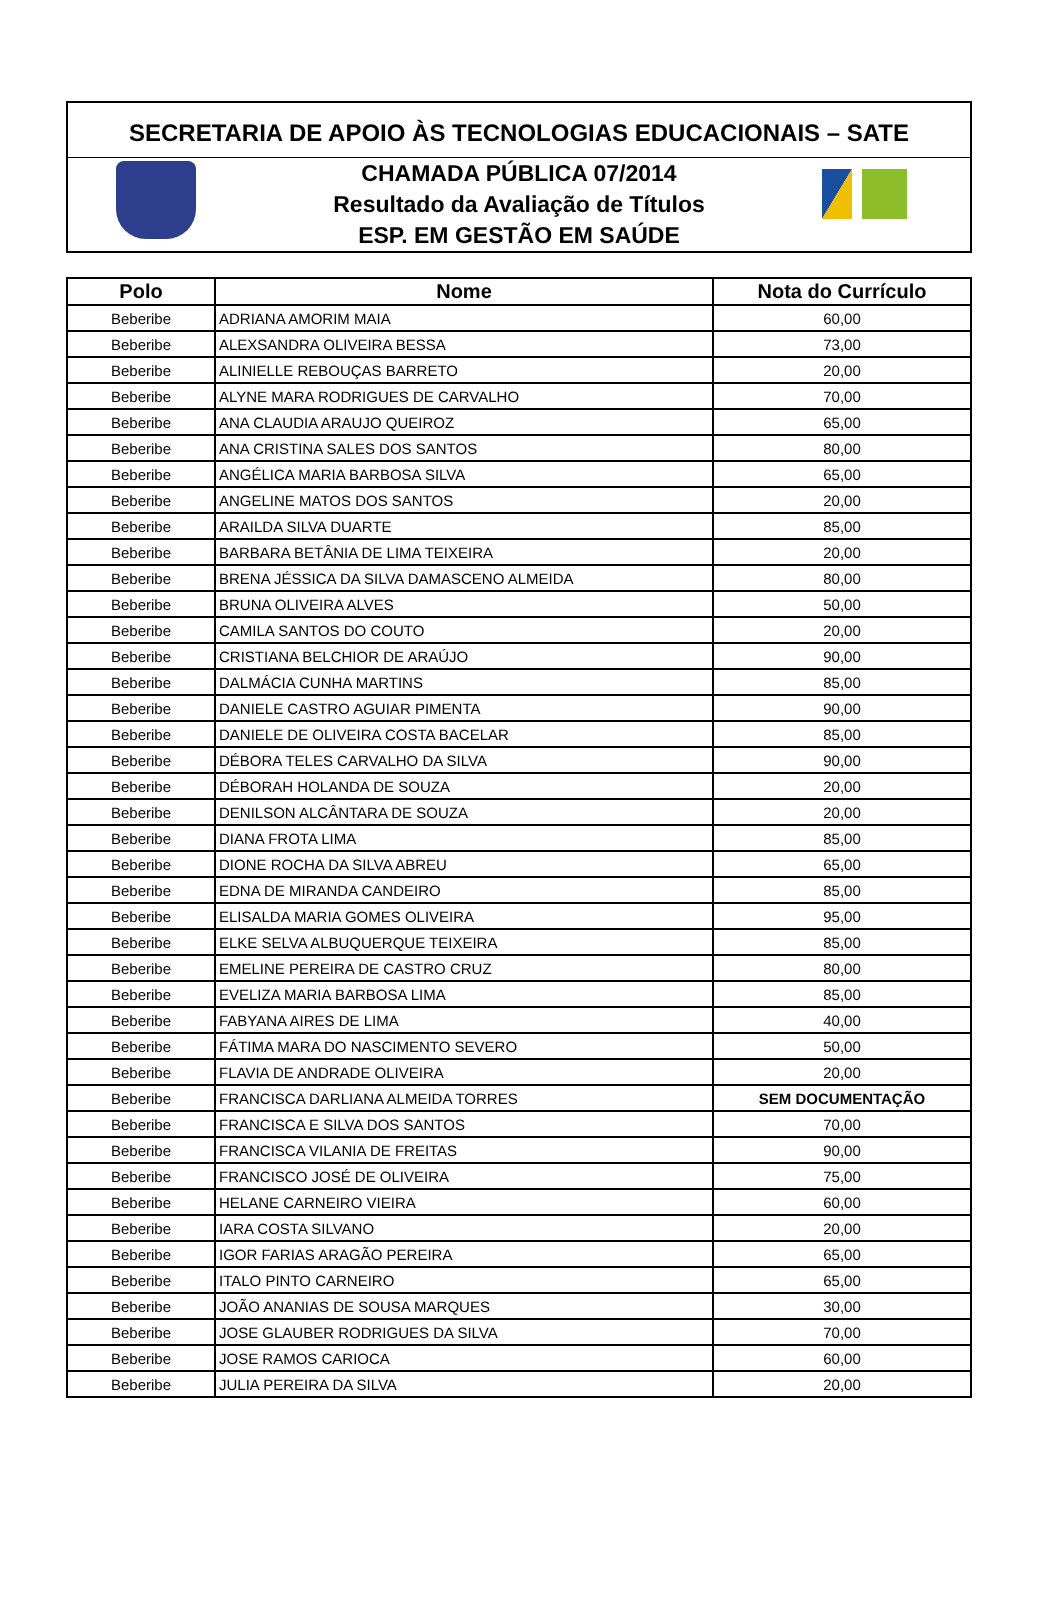SECRETARIA DE APOIO ÀS TECNOLOGIAS EDUCACIONAIS – SATE
CHAMADA PÚBLICA 07/2014
Resultado da Avaliação de Títulos
ESP. EM GESTÃO EM SAÚDE
| Polo | Nome | Nota do Currículo |
| --- | --- | --- |
| Beberibe | ADRIANA AMORIM MAIA | 60,00 |
| Beberibe | ALEXSANDRA OLIVEIRA BESSA | 73,00 |
| Beberibe | ALINIELLE REBOUÇAS BARRETO | 20,00 |
| Beberibe | ALYNE MARA RODRIGUES DE CARVALHO | 70,00 |
| Beberibe | ANA CLAUDIA ARAUJO QUEIROZ | 65,00 |
| Beberibe | ANA CRISTINA SALES DOS SANTOS | 80,00 |
| Beberibe | ANGÉLICA MARIA BARBOSA SILVA | 65,00 |
| Beberibe | ANGELINE MATOS DOS SANTOS | 20,00 |
| Beberibe | ARAILDA SILVA DUARTE | 85,00 |
| Beberibe | BARBARA BETÂNIA DE LIMA TEIXEIRA | 20,00 |
| Beberibe | BRENA JÉSSICA DA SILVA DAMASCENO ALMEIDA | 80,00 |
| Beberibe | BRUNA OLIVEIRA ALVES | 50,00 |
| Beberibe | CAMILA SANTOS DO COUTO | 20,00 |
| Beberibe | CRISTIANA BELCHIOR DE ARAÚJO | 90,00 |
| Beberibe | DALMÁCIA CUNHA MARTINS | 85,00 |
| Beberibe | DANIELE CASTRO AGUIAR PIMENTA | 90,00 |
| Beberibe | DANIELE DE OLIVEIRA COSTA BACELAR | 85,00 |
| Beberibe | DÉBORA TELES CARVALHO DA SILVA | 90,00 |
| Beberibe | DÉBORAH HOLANDA DE SOUZA | 20,00 |
| Beberibe | DENILSON ALCÂNTARA DE SOUZA | 20,00 |
| Beberibe | DIANA FROTA LIMA | 85,00 |
| Beberibe | DIONE ROCHA DA SILVA ABREU | 65,00 |
| Beberibe | EDNA DE MIRANDA CANDEIRO | 85,00 |
| Beberibe | ELISALDA MARIA GOMES OLIVEIRA | 95,00 |
| Beberibe | ELKE SELVA ALBUQUERQUE TEIXEIRA | 85,00 |
| Beberibe | EMELINE PEREIRA DE CASTRO CRUZ | 80,00 |
| Beberibe | EVELIZA MARIA BARBOSA LIMA | 85,00 |
| Beberibe | FABYANA AIRES DE LIMA | 40,00 |
| Beberibe | FÁTIMA MARA DO NASCIMENTO SEVERO | 50,00 |
| Beberibe | FLAVIA DE ANDRADE OLIVEIRA | 20,00 |
| Beberibe | FRANCISCA DARLIANA ALMEIDA TORRES | SEM DOCUMENTAÇÃO |
| Beberibe | FRANCISCA E SILVA DOS SANTOS | 70,00 |
| Beberibe | FRANCISCA VILANIA DE FREITAS | 90,00 |
| Beberibe | FRANCISCO JOSÉ DE OLIVEIRA | 75,00 |
| Beberibe | HELANE CARNEIRO VIEIRA | 60,00 |
| Beberibe | IARA COSTA SILVANO | 20,00 |
| Beberibe | IGOR FARIAS ARAGÃO PEREIRA | 65,00 |
| Beberibe | ITALO PINTO CARNEIRO | 65,00 |
| Beberibe | JOÃO ANANIAS DE SOUSA MARQUES | 30,00 |
| Beberibe | JOSE GLAUBER RODRIGUES DA SILVA | 70,00 |
| Beberibe | JOSE RAMOS CARIOCA | 60,00 |
| Beberibe | JULIA PEREIRA DA SILVA | 20,00 |